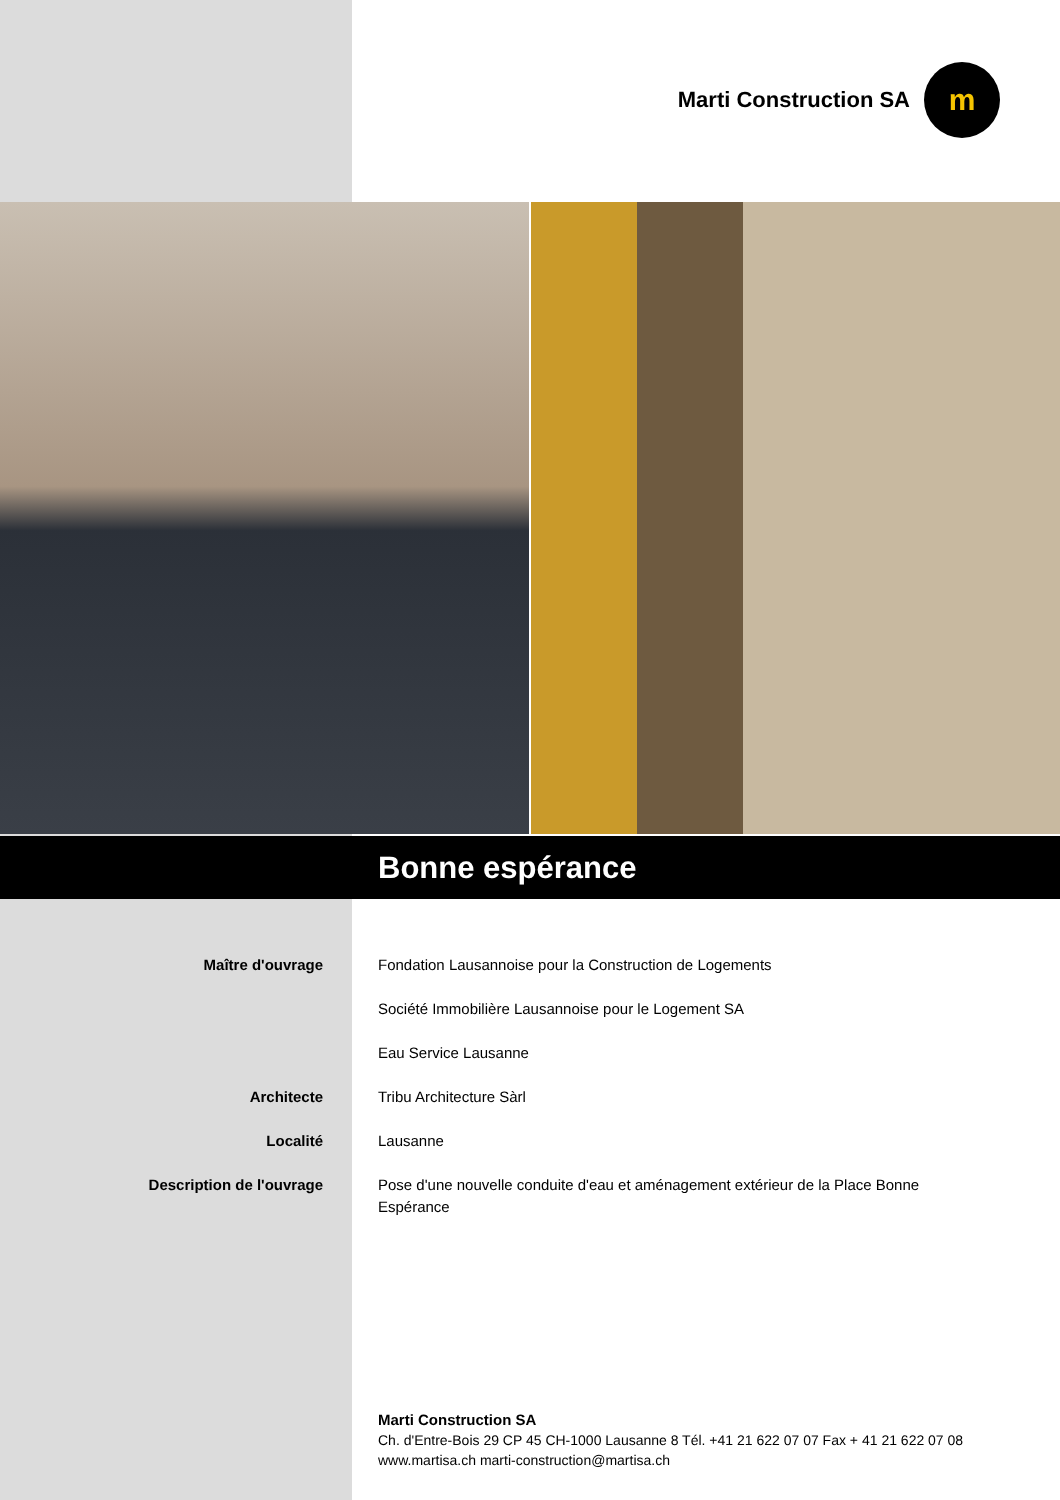Marti Construction SA
m
Bonne espérance
Maître d'ouvrage Fondation Lausannoise pour la Construction de Logements
Société Immobilière Lausannoise pour le Logement SA
Eau Service Lausanne
Architecte Tribu Architecture Sàrl
Localité Lausanne
Description de l'ouvrage Pose d'une nouvelle conduite d'eau et aménagement extérieur de la Place Bonne Espérance
Marti Construction SA
Ch. d'Entre-Bois 29 CP 45 CH-1000 Lausanne 8 Tél. +41 21 622 07 07 Fax + 41 21 622 07 08
www.martisa.ch marti-construction@martisa.ch